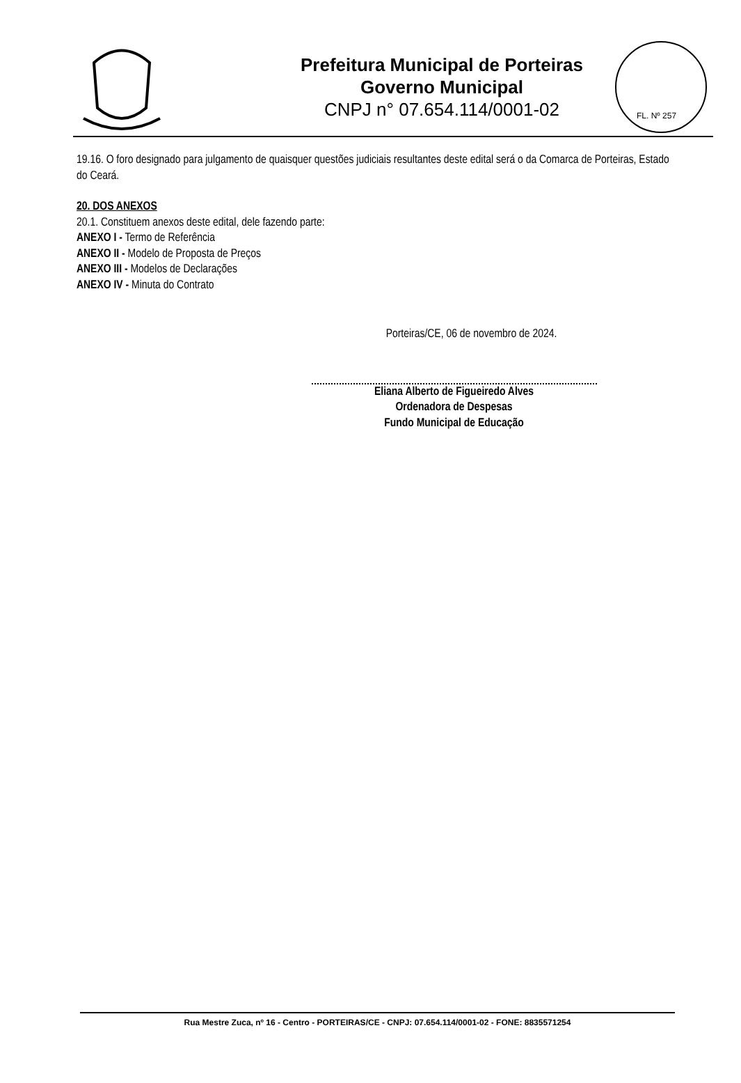Prefeitura Municipal de Porteiras
Governo Municipal
CNPJ n° 07.654.114/0001-02
FL. Nº 257
19.16. O foro designado para julgamento de quaisquer questões judiciais resultantes deste edital será o da Comarca de Porteiras, Estado do Ceará.
20. DOS ANEXOS
20.1. Constituem anexos deste edital, dele fazendo parte:
ANEXO I - Termo de Referência
ANEXO II - Modelo de Proposta de Preços
ANEXO III - Modelos de Declarações
ANEXO IV - Minuta do Contrato
Porteiras/CE, 06 de novembro de 2024.
Eliana Alberto de Figueiredo Alves
Ordenadora de Despesas
Fundo Municipal de Educação
Rua Mestre Zuca, nº 16 - Centro - PORTEIRAS/CE - CNPJ: 07.654.114/0001-02 - FONE: 8835571254